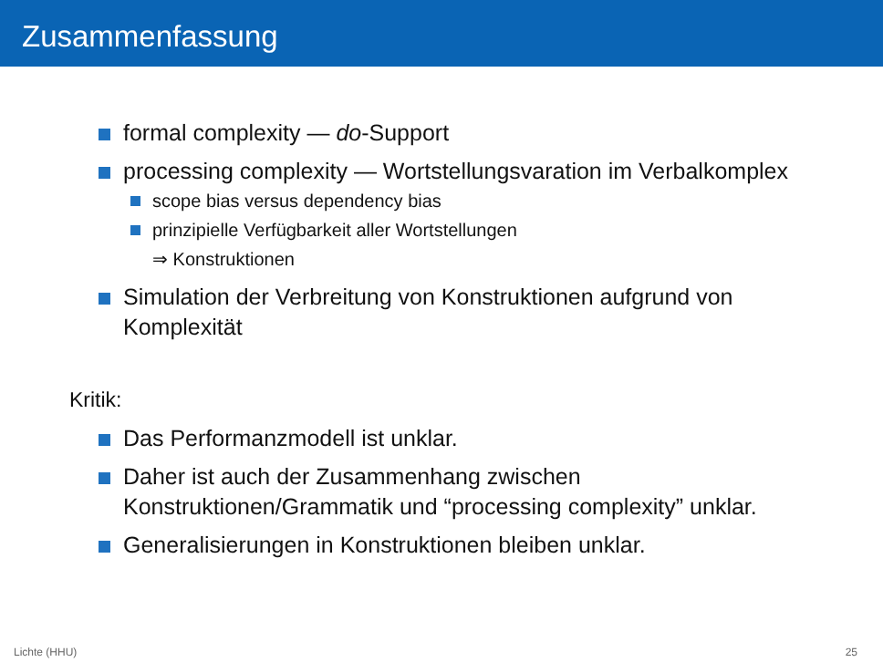Zusammenfassung
formal complexity — do-Support
processing complexity — Wortstellungsvaration im Verbalkomplex
scope bias versus dependency bias
prinzipielle Verfügbarkeit aller Wortstellungen
⇒ Konstruktionen
Simulation der Verbreitung von Konstruktionen aufgrund von Komplexität
Kritik:
Das Performanzmodell ist unklar.
Daher ist auch der Zusammenhang zwischen Konstruktionen/Grammatik und “processing complexity” unklar.
Generalisierungen in Konstruktionen bleiben unklar.
Lichte (HHU) 25